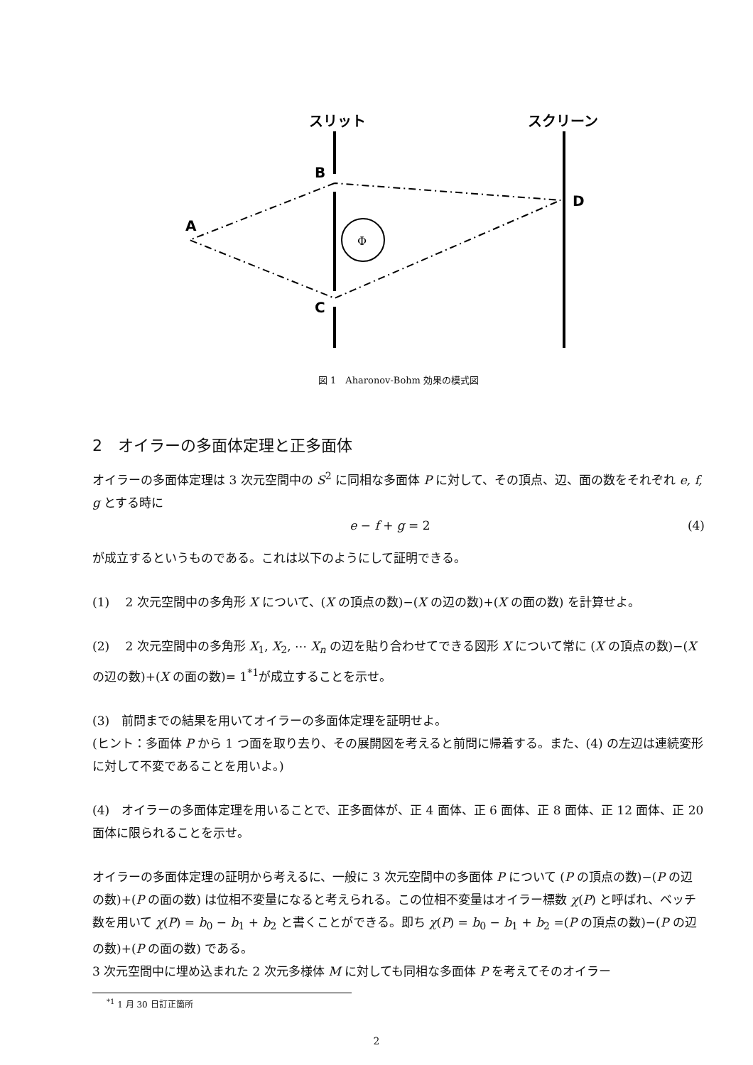スリット
スクリーン
B
C
A
D
Φ
図 1　Aharonov-Bohm 効果の模式図
2　オイラーの多面体定理と正多面体
オイラーの多面体定理は 3 次元空間中の S<sup>2</sup> に同相な多面体 P に対して、その頂点、辺、面の数をそれぞれ e, f, g とする時に
e − f + g = 2 (4)
が成立するというものである。これは以下のようにして証明できる。
(1)　 2 次元空間中の多角形 X について、(X の頂点の数)−(X の辺の数)+(X の面の数) を計算せよ。
(2)　 2 次元空間中の多角形 X<sub>1</sub>, X<sub>2</sub>, ⋯ X<sub>n</sub> の辺を貼り合わせてできる図形 X について常に (X の頂点の数)−(X の辺の数)+(X の面の数)= 1<sup>*1</sup>が成立することを示せ。
(3)　前問までの結果を用いてオイラーの多面体定理を証明せよ。
(ヒント：多面体 P から 1 つ面を取り去り、その展開図を考えると前問に帰着する。また、(4) の左辺は連続変形に対して不変であることを用いよ。)
(4)　オイラーの多面体定理を用いることで、正多面体が、正 4 面体、正 6 面体、正 8 面体、正 12 面体、正 20 面体に限られることを示せ。
オイラーの多面体定理の証明から考えるに、一般に 3 次元空間中の多面体 P について (P の頂点の数)−(P の辺の数)+(P の面の数) は位相不変量になると考えられる。この位相不変量はオイラー標数 χ(P) と呼ばれ、ベッチ数を用いて χ(P) = b<sub>0</sub> − b<sub>1</sub> + b<sub>2</sub> と書くことができる。即ち χ(P) = b<sub>0</sub> − b<sub>1</sub> + b<sub>2</sub> =(P の頂点の数)−(P の辺の数)+(P の面の数) である。
3 次元空間中に埋め込まれた 2 次元多様体 M に対しても同相な多面体 P を考えてそのオイラー
<sup>*1</sup> 1 月 30 日訂正箇所
2